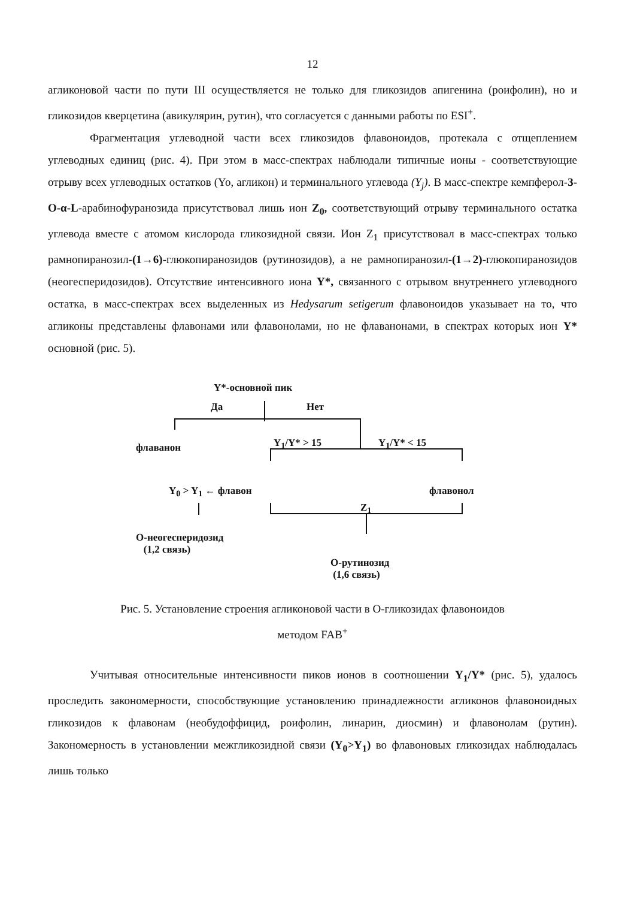12
агликоновой части по пути III осуществляется не только для гликозидов апигенина (роифолин), но и гликозидов кверцетина (авикулярин, рутин), что согласуется с данными работы по ESI<sup>+</sup>.
Фрагментация углеводной части всех гликозидов флавоноидов, протекала с отщеплением углеводных единиц (рис. 4). При этом в масс-спектрах наблюдали типичные ионы - соответствующие отрыву всех углеводных остатков (Yo, агликон) и терминального углевода (Y<sub>j</sub>). В масс-спектре кемпферол-3-O-α-L-арабинофуранозида присутствовал лишь ион Z<sub>0</sub>, соответствующий отрыву терминального остатка углевода вместе с атомом кислорода гликозидной связи. Ион Z<sub>1</sub> присутствовал в масс-спектрах только рамнопиранозил-(1→6)-глюкопиранозидов (рутинозидов), а не рамнопиранозил-(1→2)-глюкопиранозидов (неогесперидозидов). Отсутствие интенсивного иона Y*, связанного с отрывом внутреннего углеводного остатка, в масс-спектрах всех выделенных из Hedysarum setigerum флавоноидов указывает на то, что агликоны представлены флавонами или флавонолами, но не флаванонами, в спектрах которых ион Y* основной (рис. 5).
Y*-основной пик
Да Нет
флаванон Y<sub>1</sub>/Y* > 15 Y<sub>1</sub>/Y* < 15
Y<sub>0</sub> > Y<sub>1</sub> ← флавон флавонол
Z<sub>1</sub>
O-неогесперидозид
(1,2 связь)
O-рутинозид
(1,6 связь)
Рис. 5. Установление строения агликоновой части в O-гликозидах флавоноидов
методом FAB<sup>+</sup>
Учитывая относительные интенсивности пиков ионов в соотношении Y<sub>1</sub>/Y* (рис. 5), удалось проследить закономерности, способствующие установлению принадлежности агликонов флавоноидных гликозидов к флавонам (необудоффицид, роифолин, линарин, диосмин) и флавонолам (рутин). Закономерность в установлении межгликозидной связи (Y<sub>0</sub>>Y<sub>1</sub>) во флавоновых гликозидах наблюдалась лишь только